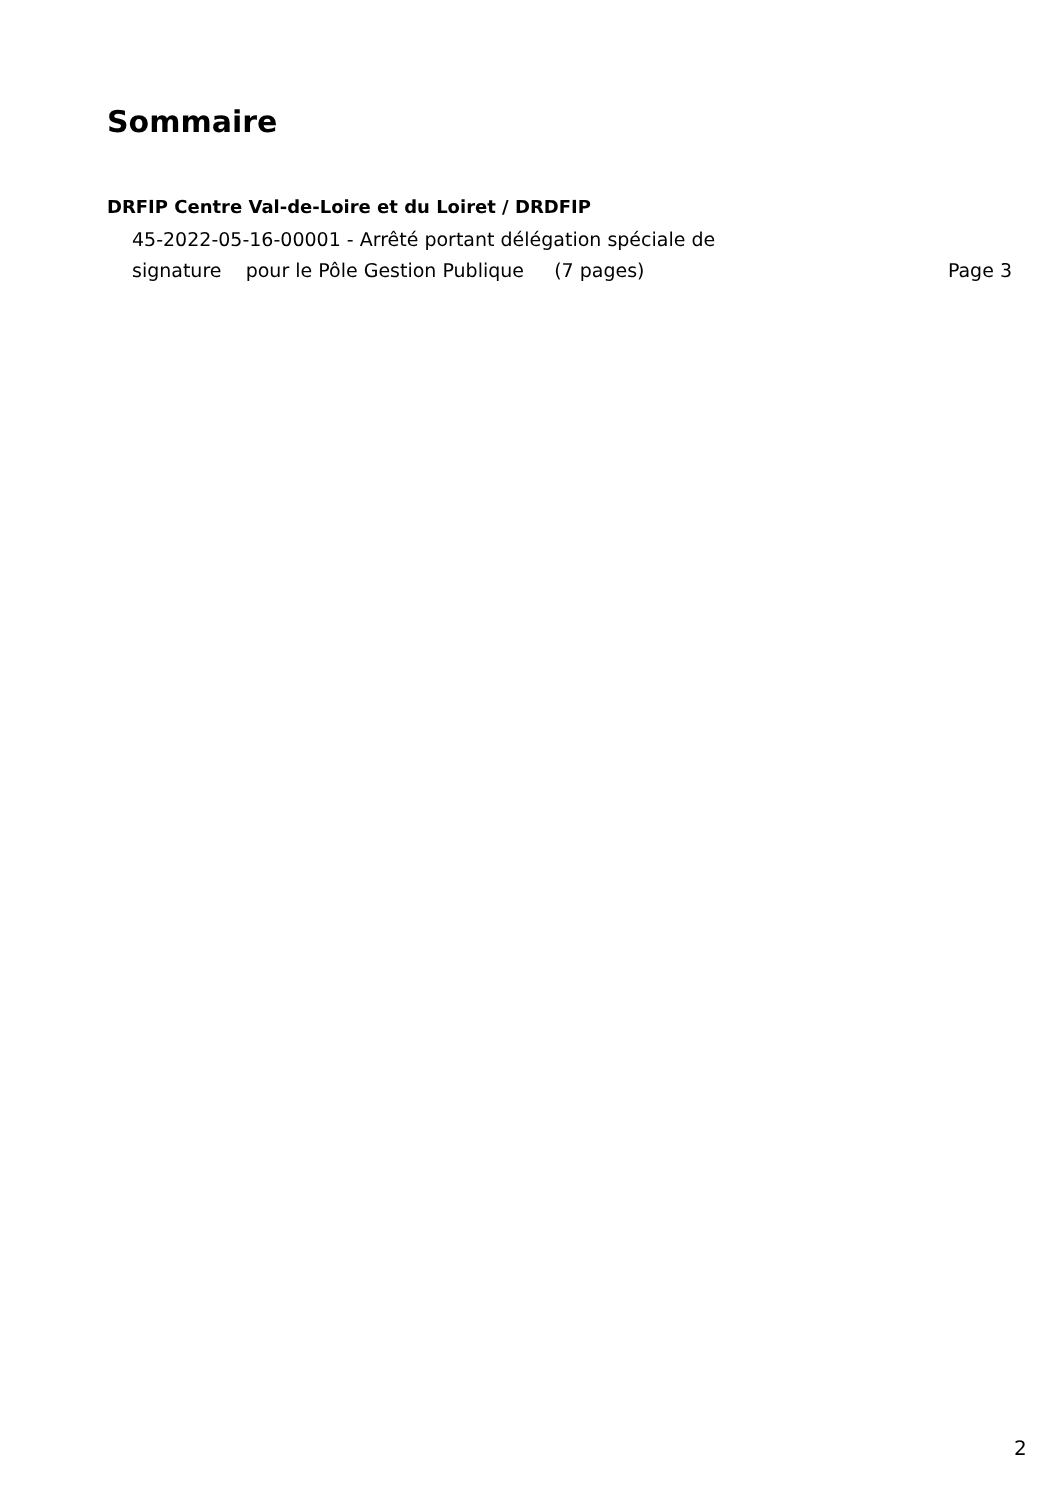Sommaire
DRFIP Centre Val-de-Loire et du Loiret / DRDFIP
45-2022-05-16-00001 - Arrêté portant délégation spéciale de
signature pour le Pôle Gestion Publique (7 pages) Page 3
2